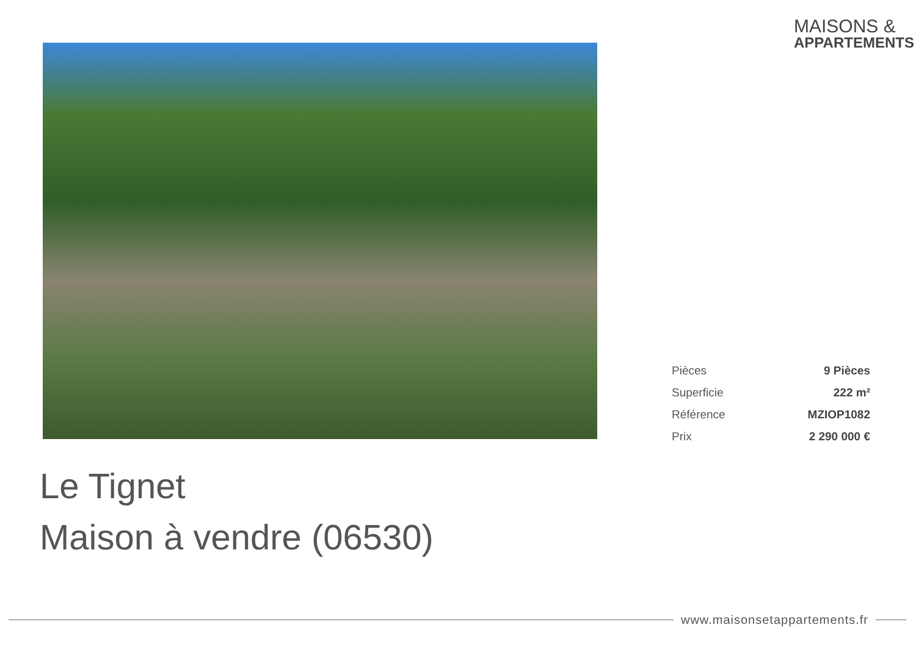MAISONS &
APPARTEMENTS
| Pièces | 9 Pièces |
| Superficie | 222 m² |
| Référence | MZIOP1082 |
| Prix | 2 290 000 € |
Le Tignet
Maison à vendre (06530)
www.maisonsetappartements.fr